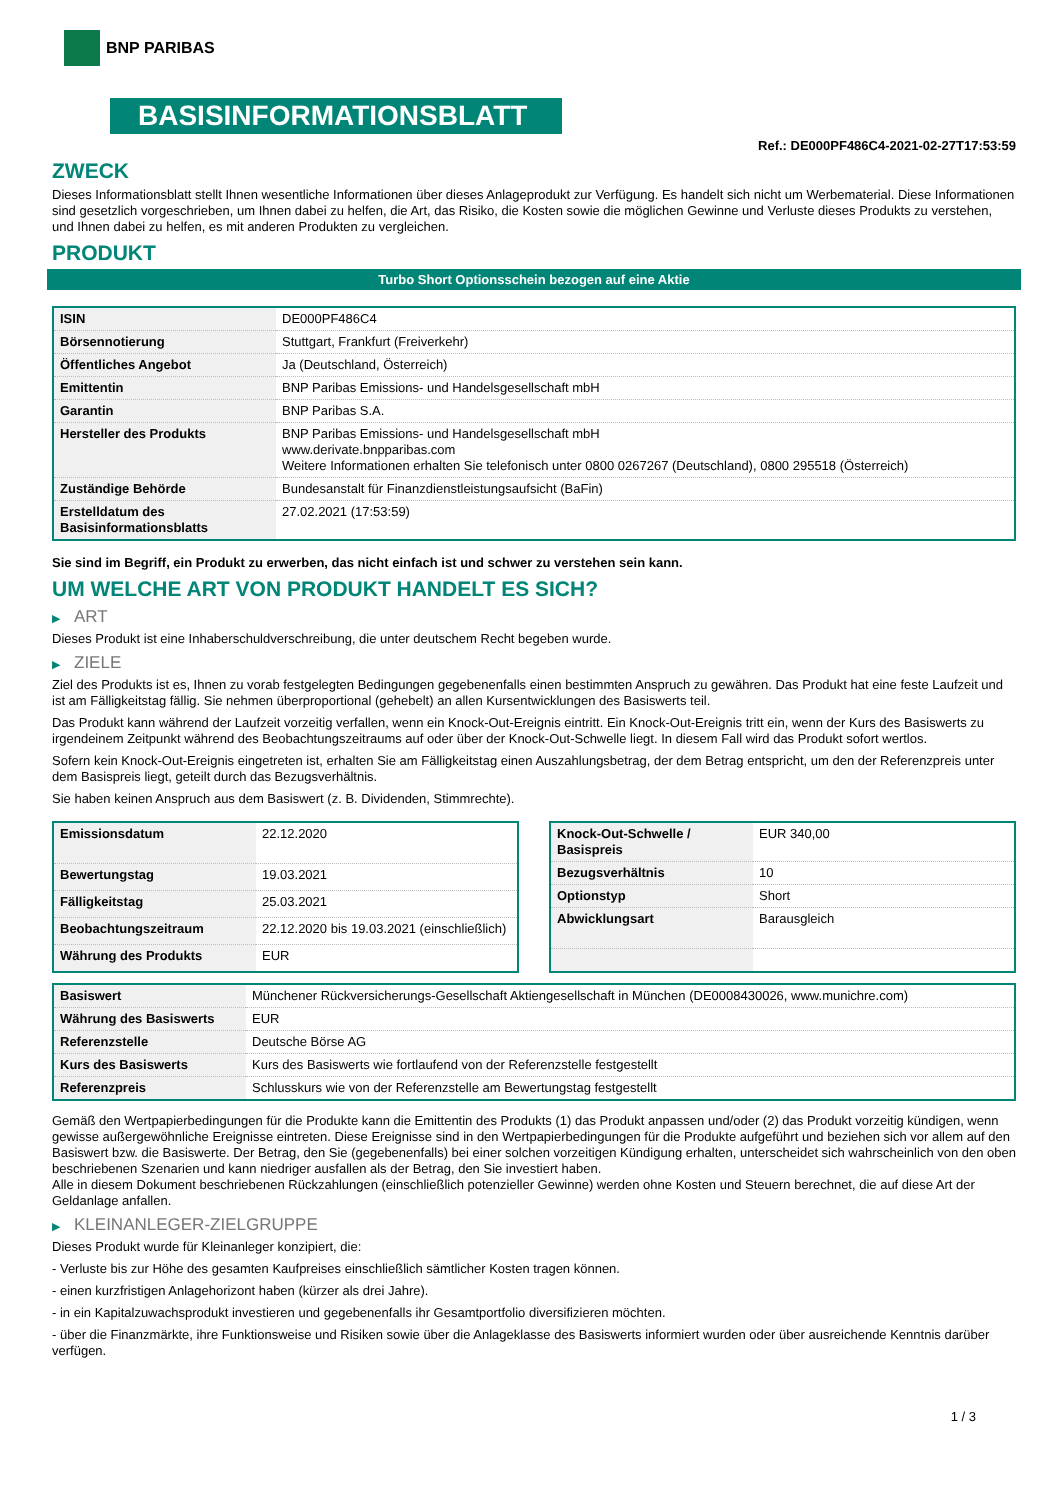BNP PARIBAS
BASISINFORMATIONSBLATT
Ref.: DE000PF486C4-2021-02-27T17:53:59
ZWECK
Dieses Informationsblatt stellt Ihnen wesentliche Informationen über dieses Anlageprodukt zur Verfügung. Es handelt sich nicht um Werbematerial. Diese Informationen sind gesetzlich vorgeschrieben, um Ihnen dabei zu helfen, die Art, das Risiko, die Kosten sowie die möglichen Gewinne und Verluste dieses Produkts zu verstehen, und Ihnen dabei zu helfen, es mit anderen Produkten zu vergleichen.
PRODUKT
Turbo Short Optionsschein bezogen auf eine Aktie
| ISIN | DE000PF486C4 |
| Börsennotierung | Stuttgart, Frankfurt (Freiverkehr) |
| Öffentliches Angebot | Ja (Deutschland, Österreich) |
| Emittentin | BNP Paribas Emissions- und Handelsgesellschaft mbH |
| Garantin | BNP Paribas S.A. |
| Hersteller des Produkts | BNP Paribas Emissions- und Handelsgesellschaft mbH www.derivate.bnpparibas.com Weitere Informationen erhalten Sie telefonisch unter 0800 0267267 (Deutschland), 0800 295518 (Österreich) |
| Zuständige Behörde | Bundesanstalt für Finanzdienstleistungsaufsicht (BaFin) |
| Erstelldatum des Basisinformationsblatts | 27.02.2021 (17:53:59) |
Sie sind im Begriff, ein Produkt zu erwerben, das nicht einfach ist und schwer zu verstehen sein kann.
UM WELCHE ART VON PRODUKT HANDELT ES SICH?
▶ ART
Dieses Produkt ist eine Inhaberschuldverschreibung, die unter deutschem Recht begeben wurde.
▶ ZIELE
Ziel des Produkts ist es, Ihnen zu vorab festgelegten Bedingungen gegebenenfalls einen bestimmten Anspruch zu gewähren. Das Produkt hat eine feste Laufzeit und ist am Fälligkeitstag fällig. Sie nehmen überproportional (gehebelt) an allen Kursentwicklungen des Basiswerts teil.
Das Produkt kann während der Laufzeit vorzeitig verfallen, wenn ein Knock-Out-Ereignis eintritt. Ein Knock-Out-Ereignis tritt ein, wenn der Kurs des Basiswerts zu irgendeinem Zeitpunkt während des Beobachtungszeitraums auf oder über der Knock-Out-Schwelle liegt. In diesem Fall wird das Produkt sofort wertlos.
Sofern kein Knock-Out-Ereignis eingetreten ist, erhalten Sie am Fälligkeitstag einen Auszahlungsbetrag, der dem Betrag entspricht, um den der Referenzpreis unter dem Basispreis liegt, geteilt durch das Bezugsverhältnis.
Sie haben keinen Anspruch aus dem Basiswert (z. B. Dividenden, Stimmrechte).
| Emissionsdatum | 22.12.2020 |
| Bewertungstag | 19.03.2021 |
| Fälligkeitstag | 25.03.2021 |
| Beobachtungszeitraum | 22.12.2020 bis 19.03.2021 (einschließlich) |
| Währung des Produkts | EUR |
| Knock-Out-Schwelle / Basispreis | EUR 340,00 |
| Bezugsverhältnis | 10 |
| Optionstyp | Short |
| Abwicklungsart | Barausgleich |
| Basiswert | Münchener Rückversicherungs-Gesellschaft Aktiengesellschaft in München (DE0008430026, www.munichre.com) |
| Währung des Basiswerts | EUR |
| Referenzstelle | Deutsche Börse AG |
| Kurs des Basiswerts | Kurs des Basiswerts wie fortlaufend von der Referenzstelle festgestellt |
| Referenzpreis | Schlusskurs wie von der Referenzstelle am Bewertungstag festgestellt |
Gemäß den Wertpapierbedingungen für die Produkte kann die Emittentin des Produkts (1) das Produkt anpassen und/oder (2) das Produkt vorzeitig kündigen, wenn gewisse außergewöhnliche Ereignisse eintreten. Diese Ereignisse sind in den Wertpapierbedingungen für die Produkte aufgeführt und beziehen sich vor allem auf den Basiswert bzw. die Basiswerte. Der Betrag, den Sie (gegebenenfalls) bei einer solchen vorzeitigen Kündigung erhalten, unterscheidet sich wahrscheinlich von den oben beschriebenen Szenarien und kann niedriger ausfallen als der Betrag, den Sie investiert haben.
Alle in diesem Dokument beschriebenen Rückzahlungen (einschließlich potenzieller Gewinne) werden ohne Kosten und Steuern berechnet, die auf diese Art der Geldanlage anfallen.
▶ KLEINANLEGER-ZIELGRUPPE
Dieses Produkt wurde für Kleinanleger konzipiert, die:
- Verluste bis zur Höhe des gesamten Kaufpreises einschließlich sämtlicher Kosten tragen können.
- einen kurzfristigen Anlagehorizont haben (kürzer als drei Jahre).
- in ein Kapitalzuwachsprodukt investieren und gegebenenfalls ihr Gesamtportfolio diversifizieren möchten.
- über die Finanzmärkte, ihre Funktionsweise und Risiken sowie über die Anlageklasse des Basiswerts informiert wurden oder über ausreichende Kenntnis darüber verfügen.
1 / 3